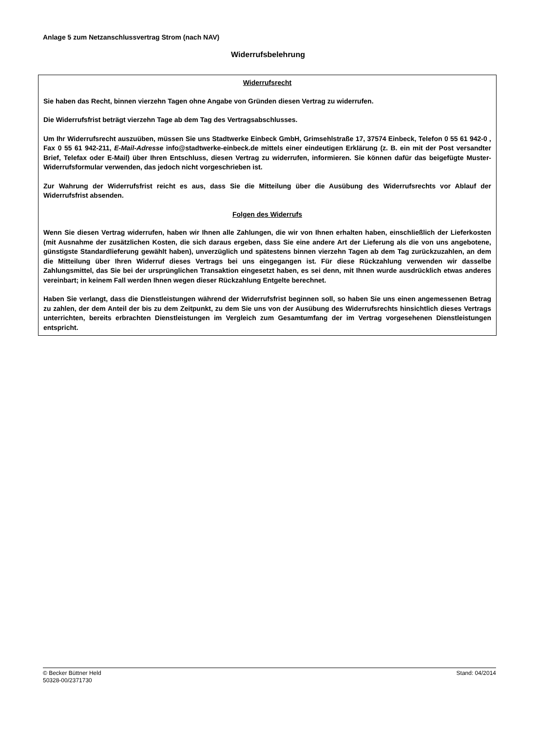Anlage 5 zum Netzanschlussvertrag Strom (nach NAV)
Widerrufsbelehrung
Widerrufsrecht
Sie haben das Recht, binnen vierzehn Tagen ohne Angabe von Gründen diesen Vertrag zu widerrufen.
Die Widerrufsfrist beträgt vierzehn Tage ab dem Tag des Vertragsabschlusses.
Um Ihr Widerrufsrecht auszuüben, müssen Sie uns Stadtwerke Einbeck GmbH, Grimsehlstraße 17, 37574 Einbeck, Telefon 0 55 61 942-0 , Fax 0 55 61 942-211, E-Mail-Adresse info@stadtwerke-einbeck.de mittels einer eindeutigen Erklärung (z. B. ein mit der Post versandter Brief, Telefax oder E-Mail) über Ihren Entschluss, diesen Vertrag zu widerrufen, informieren. Sie können dafür das beigefügte Muster-Widerrufsformular verwenden, das jedoch nicht vorgeschrieben ist.
Zur Wahrung der Widerrufsfrist reicht es aus, dass Sie die Mitteilung über die Ausübung des Widerrufsrechts vor Ablauf der Widerrufsfrist absenden.
Folgen des Widerrufs
Wenn Sie diesen Vertrag widerrufen, haben wir Ihnen alle Zahlungen, die wir von Ihnen erhalten haben, einschließlich der Lieferkosten (mit Ausnahme der zusätzlichen Kosten, die sich daraus ergeben, dass Sie eine andere Art der Lieferung als die von uns angebotene, günstigste Standardlieferung gewählt haben), unverzüglich und spätestens binnen vierzehn Tagen ab dem Tag zurückzuzahlen, an dem die Mitteilung über Ihren Widerruf dieses Vertrags bei uns eingegangen ist. Für diese Rückzahlung verwenden wir dasselbe Zahlungsmittel, das Sie bei der ursprünglichen Transaktion eingesetzt haben, es sei denn, mit Ihnen wurde ausdrücklich etwas anderes vereinbart; in keinem Fall werden Ihnen wegen dieser Rückzahlung Entgelte berechnet.
Haben Sie verlangt, dass die Dienstleistungen während der Widerrufsfrist beginnen soll, so haben Sie uns einen angemessenen Betrag zu zahlen, der dem Anteil der bis zu dem Zeitpunkt, zu dem Sie uns von der Ausübung des Widerrufsrechts hinsichtlich dieses Vertrags unterrichten, bereits erbrachten Dienstleistungen im Vergleich zum Gesamtumfang der im Vertrag vorgesehenen Dienstleistungen entspricht.
Stand: 04/2014 © Becker Büttner Held
50328-00/2371730